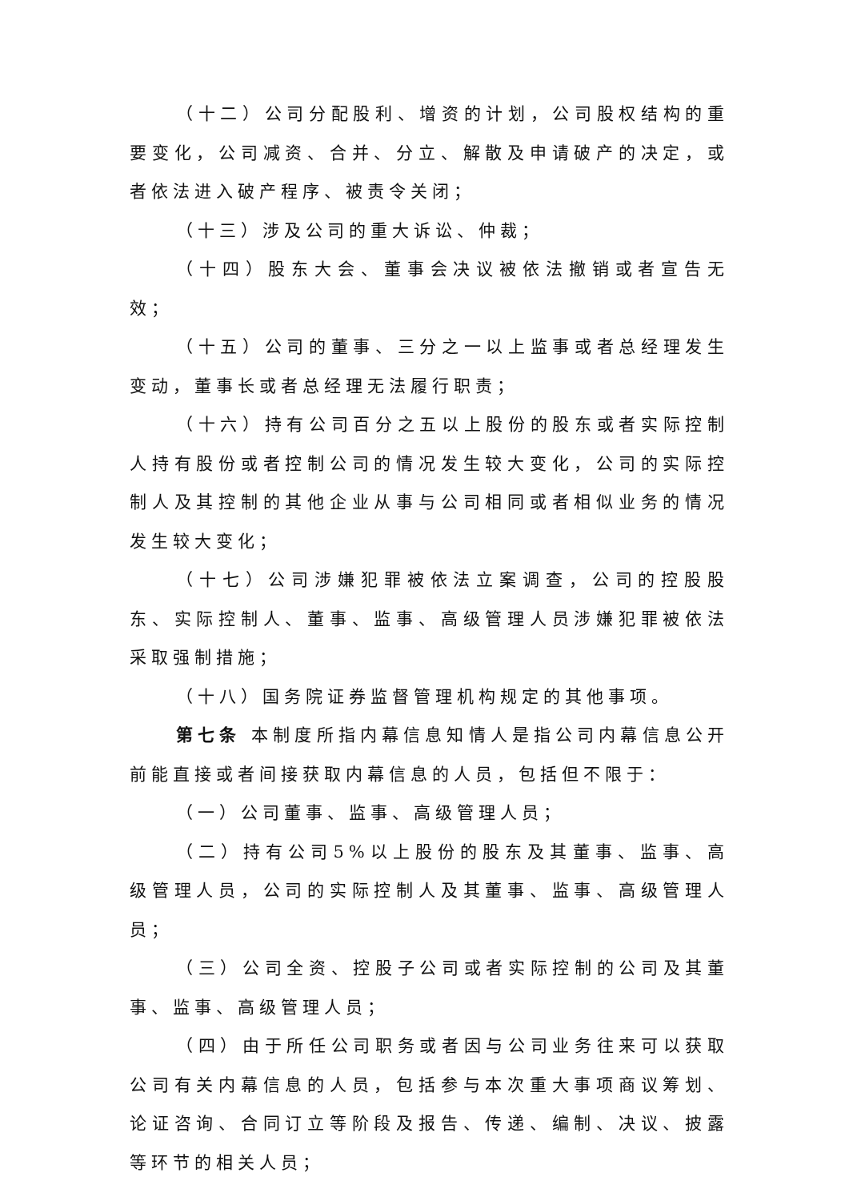（十二）公司分配股利、增资的计划，公司股权结构的重要变化，公司减资、合并、分立、解散及申请破产的决定，或者依法进入破产程序、被责令关闭；
（十三）涉及公司的重大诉讼、仲裁；
（十四）股东大会、董事会决议被依法撤销或者宣告无效；
（十五）公司的董事、三分之一以上监事或者总经理发生变动，董事长或者总经理无法履行职责；
（十六）持有公司百分之五以上股份的股东或者实际控制人持有股份或者控制公司的情况发生较大变化，公司的实际控制人及其控制的其他企业从事与公司相同或者相似业务的情况发生较大变化；
（十七）公司涉嫌犯罪被依法立案调查，公司的控股股东、实际控制人、董事、监事、高级管理人员涉嫌犯罪被依法采取强制措施；
（十八）国务院证券监督管理机构规定的其他事项。
第七条 本制度所指内幕信息知情人是指公司内幕信息公开前能直接或者间接获取内幕信息的人员，包括但不限于：
（一）公司董事、监事、高级管理人员；
（二）持有公司5%以上股份的股东及其董事、监事、高级管理人员，公司的实际控制人及其董事、监事、高级管理人员；
（三）公司全资、控股子公司或者实际控制的公司及其董事、监事、高级管理人员；
（四）由于所任公司职务或者因与公司业务往来可以获取公司有关内幕信息的人员，包括参与本次重大事项商议筹划、论证咨询、合同订立等阶段及报告、传递、编制、决议、披露等环节的相关人员；